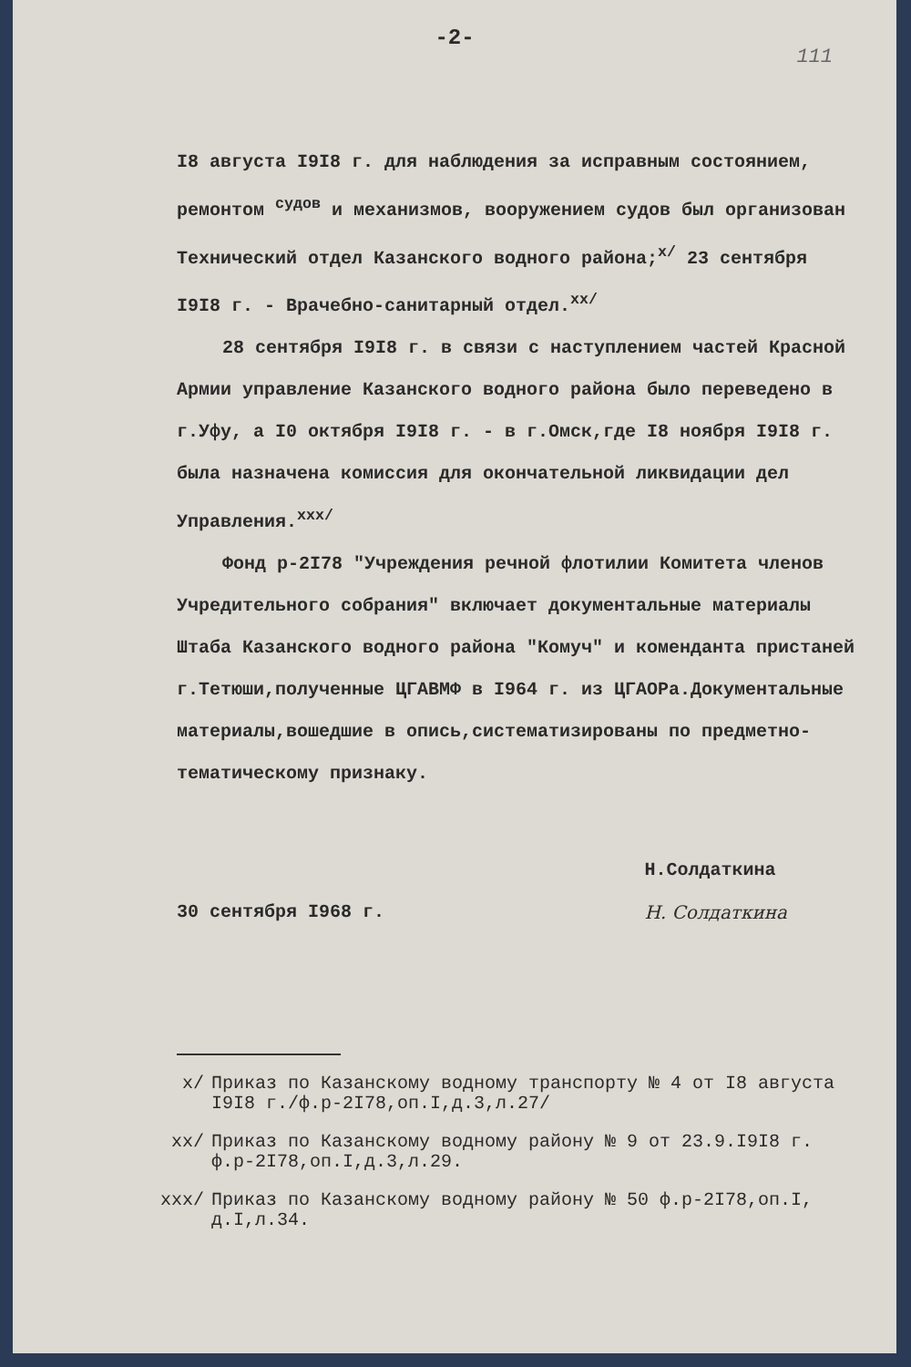-2-
111
I8 августа I9I8 г. для наблюдения за исправным состоянием, ремонтом <sup>судов</sup> и механизмов, вооружением судов был организован Технический отдел Казанского водного района;<sup>x/</sup> 23 сентября I9I8 г. - Врачебно-санитарный отдел.<sup>xx/</sup>
28 сентября I9I8 г. в связи с наступлением частей Красной Армии управление Казанского водного района было переведено в г.Уфу, а I0 октября I9I8 г. - в г.Омск,где I8 ноября I9I8 г. была назначена комиссия для окончательной ликвидации дел Управления.<sup>xxx/</sup>
Фонд р-2I78 "Учреждения речной флотилии Комитета членов Учредительного собрания" включает документальные материалы Штаба Казанского водного района "Комуч" и коменданта пристаней г.Тетюши,полученные ЦГАВМФ в I964 г. из ЦГАОРа.Документальные материалы,вошедшие в опись,систематизированы по предметно-тематическому признаку.
30 сентября I968 г.
Н.Солдаткина
Н. Солдаткина
x/ Приказ по Казанскому водному транспорту № 4 от I8 августа I9I8 г./ф.р-2I78,оп.I,д.3,л.27/
xx/ Приказ по Казанскому водному району № 9 от 23.9.I9I8 г. ф.р-2I78,оп.I,д.3,л.29.
xxx/ Приказ по Казанскому водному району № 50 ф.р-2I78,оп.I, д.I,л.34.